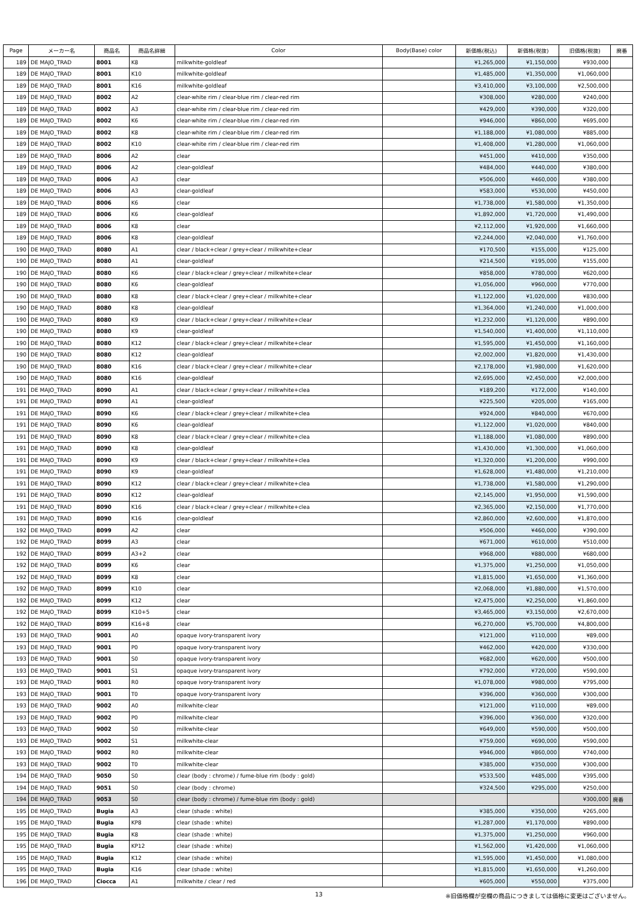| Page | メーカー名 | 商品名 | 商品名詳細 | Color | Body(Base) color | 新価格(税込) | 新価格(税抜) | 旧価格(税抜) | 廃番 |
| --- | --- | --- | --- | --- | --- | --- | --- | --- | --- |
| 189 | DE MAJO_TRAD | 8001 | K8 | milkwhite-goldleaf | | ¥1,265,000 | ¥1,150,000 | ¥930,000 | |
| 189 | DE MAJO_TRAD | 8001 | K10 | milkwhite-goldleaf | | ¥1,485,000 | ¥1,350,000 | ¥1,060,000 | |
| 189 | DE MAJO_TRAD | 8001 | K16 | milkwhite-goldleaf | | ¥3,410,000 | ¥3,100,000 | ¥2,500,000 | |
| 189 | DE MAJO_TRAD | 8002 | A2 | clear-white rim / clear-blue rim / clear-red rim | | ¥308,000 | ¥280,000 | ¥240,000 | |
| 189 | DE MAJO_TRAD | 8002 | A3 | clear-white rim / clear-blue rim / clear-red rim | | ¥429,000 | ¥390,000 | ¥320,000 | |
| 189 | DE MAJO_TRAD | 8002 | K6 | clear-white rim / clear-blue rim / clear-red rim | | ¥946,000 | ¥860,000 | ¥695,000 | |
| 189 | DE MAJO_TRAD | 8002 | K8 | clear-white rim / clear-blue rim / clear-red rim | | ¥1,188,000 | ¥1,080,000 | ¥885,000 | |
| 189 | DE MAJO_TRAD | 8002 | K10 | clear-white rim / clear-blue rim / clear-red rim | | ¥1,408,000 | ¥1,280,000 | ¥1,060,000 | |
| 189 | DE MAJO_TRAD | 8006 | A2 | clear | | ¥451,000 | ¥410,000 | ¥350,000 | |
| 189 | DE MAJO_TRAD | 8006 | A2 | clear-goldleaf | | ¥484,000 | ¥440,000 | ¥380,000 | |
| 189 | DE MAJO_TRAD | 8006 | A3 | clear | | ¥506,000 | ¥460,000 | ¥380,000 | |
| 189 | DE MAJO_TRAD | 8006 | A3 | clear-goldleaf | | ¥583,000 | ¥530,000 | ¥450,000 | |
| 189 | DE MAJO_TRAD | 8006 | K6 | clear | | ¥1,738,000 | ¥1,580,000 | ¥1,350,000 | |
| 189 | DE MAJO_TRAD | 8006 | K6 | clear-goldleaf | | ¥1,892,000 | ¥1,720,000 | ¥1,490,000 | |
| 189 | DE MAJO_TRAD | 8006 | K8 | clear | | ¥2,112,000 | ¥1,920,000 | ¥1,660,000 | |
| 189 | DE MAJO_TRAD | 8006 | K8 | clear-goldleaf | | ¥2,244,000 | ¥2,040,000 | ¥1,760,000 | |
| 190 | DE MAJO_TRAD | 8080 | A1 | clear / black+clear / grey+clear / milkwhite+clear | | ¥170,500 | ¥155,000 | ¥125,000 | |
| 190 | DE MAJO_TRAD | 8080 | A1 | clear-goldleaf | | ¥214,500 | ¥195,000 | ¥155,000 | |
| 190 | DE MAJO_TRAD | 8080 | K6 | clear / black+clear / grey+clear / milkwhite+clear | | ¥858,000 | ¥780,000 | ¥620,000 | |
| 190 | DE MAJO_TRAD | 8080 | K6 | clear-goldleaf | | ¥1,056,000 | ¥960,000 | ¥770,000 | |
| 190 | DE MAJO_TRAD | 8080 | K8 | clear / black+clear / grey+clear / milkwhite+clear | | ¥1,122,000 | ¥1,020,000 | ¥830,000 | |
| 190 | DE MAJO_TRAD | 8080 | K8 | clear-goldleaf | | ¥1,364,000 | ¥1,240,000 | ¥1,000,000 | |
| 190 | DE MAJO_TRAD | 8080 | K9 | clear / black+clear / grey+clear / milkwhite+clear | | ¥1,232,000 | ¥1,120,000 | ¥890,000 | |
| 190 | DE MAJO_TRAD | 8080 | K9 | clear-goldleaf | | ¥1,540,000 | ¥1,400,000 | ¥1,110,000 | |
| 190 | DE MAJO_TRAD | 8080 | K12 | clear / black+clear / grey+clear / milkwhite+clear | | ¥1,595,000 | ¥1,450,000 | ¥1,160,000 | |
| 190 | DE MAJO_TRAD | 8080 | K12 | clear-goldleaf | | ¥2,002,000 | ¥1,820,000 | ¥1,430,000 | |
| 190 | DE MAJO_TRAD | 8080 | K16 | clear / black+clear / grey+clear / milkwhite+clear | | ¥2,178,000 | ¥1,980,000 | ¥1,620,000 | |
| 190 | DE MAJO_TRAD | 8080 | K16 | clear-goldleaf | | ¥2,695,000 | ¥2,450,000 | ¥2,000,000 | |
| 191 | DE MAJO_TRAD | 8090 | A1 | clear / black+clear / grey+clear / milkwhite+clea | | ¥189,200 | ¥172,000 | ¥140,000 | |
| 191 | DE MAJO_TRAD | 8090 | A1 | clear-goldleaf | | ¥225,500 | ¥205,000 | ¥165,000 | |
| 191 | DE MAJO_TRAD | 8090 | K6 | clear / black+clear / grey+clear / milkwhite+clea | | ¥924,000 | ¥840,000 | ¥670,000 | |
| 191 | DE MAJO_TRAD | 8090 | K6 | clear-goldleaf | | ¥1,122,000 | ¥1,020,000 | ¥840,000 | |
| 191 | DE MAJO_TRAD | 8090 | K8 | clear / black+clear / grey+clear / milkwhite+clea | | ¥1,188,000 | ¥1,080,000 | ¥890,000 | |
| 191 | DE MAJO_TRAD | 8090 | K8 | clear-goldleaf | | ¥1,430,000 | ¥1,300,000 | ¥1,060,000 | |
| 191 | DE MAJO_TRAD | 8090 | K9 | clear / black+clear / grey+clear / milkwhite+clea | | ¥1,320,000 | ¥1,200,000 | ¥990,000 | |
| 191 | DE MAJO_TRAD | 8090 | K9 | clear-goldleaf | | ¥1,628,000 | ¥1,480,000 | ¥1,210,000 | |
| 191 | DE MAJO_TRAD | 8090 | K12 | clear / black+clear / grey+clear / milkwhite+clea | | ¥1,738,000 | ¥1,580,000 | ¥1,290,000 | |
| 191 | DE MAJO_TRAD | 8090 | K12 | clear-goldleaf | | ¥2,145,000 | ¥1,950,000 | ¥1,590,000 | |
| 191 | DE MAJO_TRAD | 8090 | K16 | clear / black+clear / grey+clear / milkwhite+clea | | ¥2,365,000 | ¥2,150,000 | ¥1,770,000 | |
| 191 | DE MAJO_TRAD | 8090 | K16 | clear-goldleaf | | ¥2,860,000 | ¥2,600,000 | ¥1,870,000 | |
| 192 | DE MAJO_TRAD | 8099 | A2 | clear | | ¥506,000 | ¥460,000 | ¥390,000 | |
| 192 | DE MAJO_TRAD | 8099 | A3 | clear | | ¥671,000 | ¥610,000 | ¥510,000 | |
| 192 | DE MAJO_TRAD | 8099 | A3+2 | clear | | ¥968,000 | ¥880,000 | ¥680,000 | |
| 192 | DE MAJO_TRAD | 8099 | K6 | clear | | ¥1,375,000 | ¥1,250,000 | ¥1,050,000 | |
| 192 | DE MAJO_TRAD | 8099 | K8 | clear | | ¥1,815,000 | ¥1,650,000 | ¥1,360,000 | |
| 192 | DE MAJO_TRAD | 8099 | K10 | clear | | ¥2,068,000 | ¥1,880,000 | ¥1,570,000 | |
| 192 | DE MAJO_TRAD | 8099 | K12 | clear | | ¥2,475,000 | ¥2,250,000 | ¥1,860,000 | |
| 192 | DE MAJO_TRAD | 8099 | K10+5 | clear | | ¥3,465,000 | ¥3,150,000 | ¥2,670,000 | |
| 192 | DE MAJO_TRAD | 8099 | K16+8 | clear | | ¥6,270,000 | ¥5,700,000 | ¥4,800,000 | |
| 193 | DE MAJO_TRAD | 9001 | A0 | opaque ivory-transparent ivory | | ¥121,000 | ¥110,000 | ¥89,000 | |
| 193 | DE MAJO_TRAD | 9001 | P0 | opaque ivory-transparent ivory | | ¥462,000 | ¥420,000 | ¥330,000 | |
| 193 | DE MAJO_TRAD | 9001 | S0 | opaque ivory-transparent ivory | | ¥682,000 | ¥620,000 | ¥500,000 | |
| 193 | DE MAJO_TRAD | 9001 | S1 | opaque ivory-transparent ivory | | ¥792,000 | ¥720,000 | ¥590,000 | |
| 193 | DE MAJO_TRAD | 9001 | R0 | opaque ivory-transparent ivory | | ¥1,078,000 | ¥980,000 | ¥795,000 | |
| 193 | DE MAJO_TRAD | 9001 | T0 | opaque ivory-transparent ivory | | ¥396,000 | ¥360,000 | ¥300,000 | |
| 193 | DE MAJO_TRAD | 9002 | A0 | milkwhite-clear | | ¥121,000 | ¥110,000 | ¥89,000 | |
| 193 | DE MAJO_TRAD | 9002 | P0 | milkwhite-clear | | ¥396,000 | ¥360,000 | ¥320,000 | |
| 193 | DE MAJO_TRAD | 9002 | S0 | milkwhite-clear | | ¥649,000 | ¥590,000 | ¥500,000 | |
| 193 | DE MAJO_TRAD | 9002 | S1 | milkwhite-clear | | ¥759,000 | ¥690,000 | ¥590,000 | |
| 193 | DE MAJO_TRAD | 9002 | R0 | milkwhite-clear | | ¥946,000 | ¥860,000 | ¥740,000 | |
| 193 | DE MAJO_TRAD | 9002 | T0 | milkwhite-clear | | ¥385,000 | ¥350,000 | ¥300,000 | |
| 194 | DE MAJO_TRAD | 9050 | S0 | clear (body : chrome) / fume-blue rim (body : gold) | | ¥533,500 | ¥485,000 | ¥395,000 | |
| 194 | DE MAJO_TRAD | 9051 | S0 | clear (body : chrome) | | ¥324,500 | ¥295,000 | ¥250,000 | |
| 194 | DE MAJO_TRAD | 9053 | S0 | clear (body : chrome) / fume-blue rim (body : gold) | | | | ¥300,000 | 廃番 |
| 195 | DE MAJO_TRAD | Bugia | A3 | clear (shade : white) | | ¥385,000 | ¥350,000 | ¥265,000 | |
| 195 | DE MAJO_TRAD | Bugia | KP8 | clear (shade : white) | | ¥1,287,000 | ¥1,170,000 | ¥890,000 | |
| 195 | DE MAJO_TRAD | Bugia | K8 | clear (shade : white) | | ¥1,375,000 | ¥1,250,000 | ¥960,000 | |
| 195 | DE MAJO_TRAD | Bugia | KP12 | clear (shade : white) | | ¥1,562,000 | ¥1,420,000 | ¥1,060,000 | |
| 195 | DE MAJO_TRAD | Bugia | K12 | clear (shade : white) | | ¥1,595,000 | ¥1,450,000 | ¥1,080,000 | |
| 195 | DE MAJO_TRAD | Bugia | K16 | clear (shade : white) | | ¥1,815,000 | ¥1,650,000 | ¥1,260,000 | |
| 196 | DE MAJO_TRAD | Ciocca | A1 | milkwhite / clear / red | | ¥605,000 | ¥550,000 | ¥375,000 | |
13 ※旧価格欄が空欄の商品につきましては価格に変更はございません。